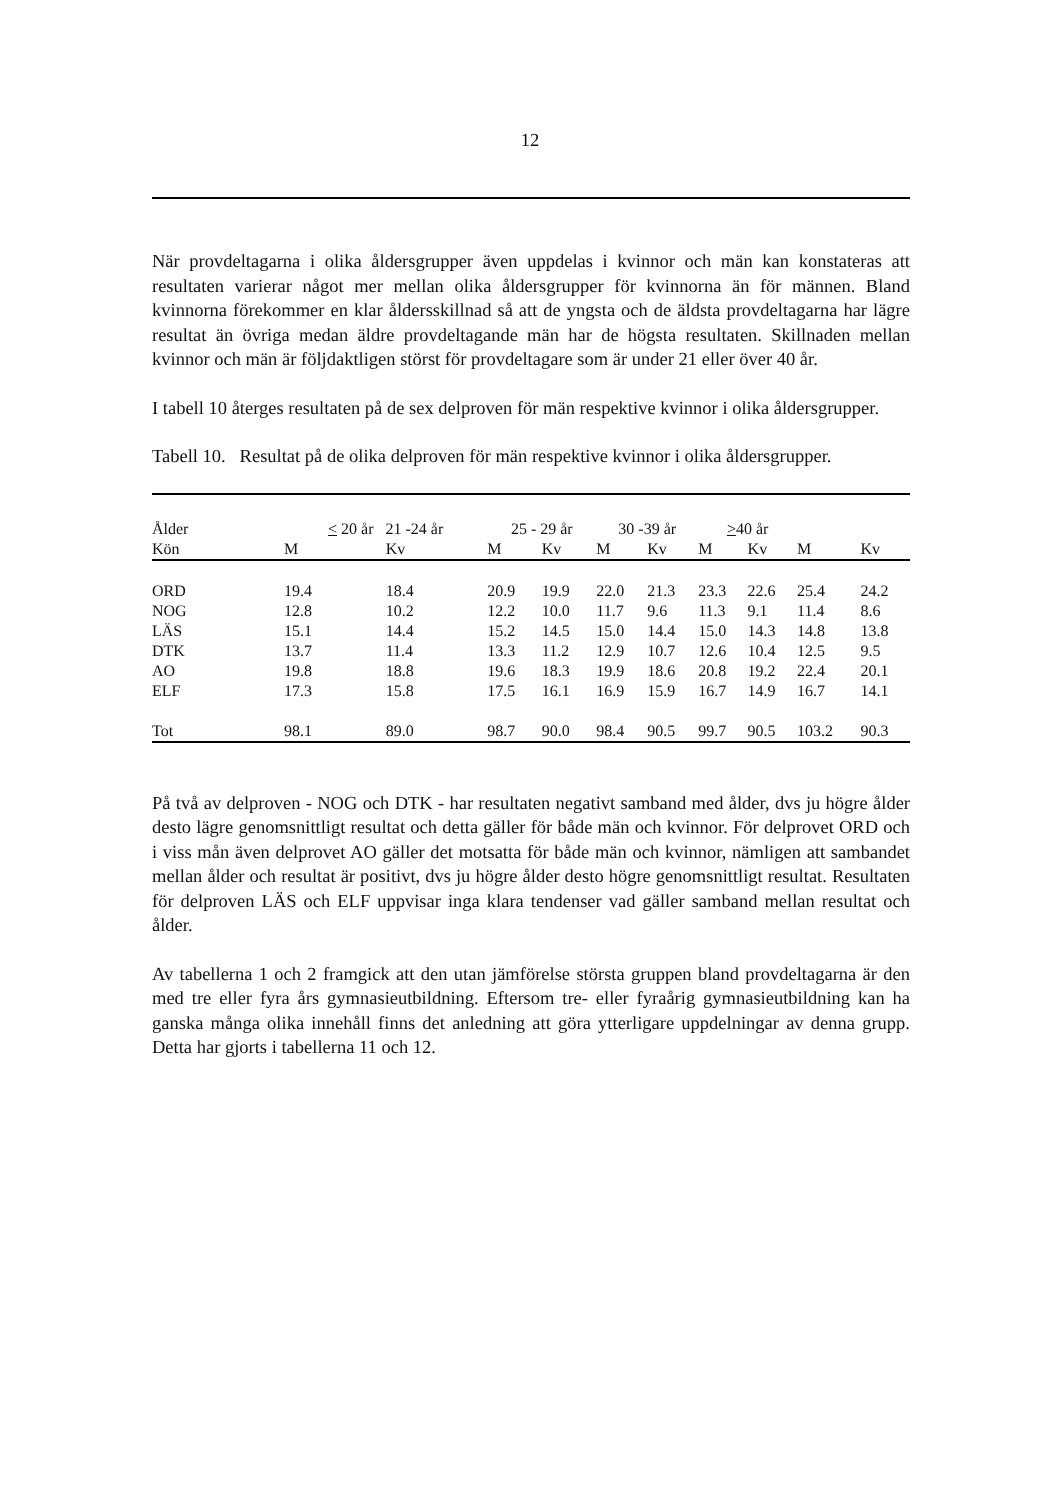12
När provdeltagarna i olika åldersgrupper även uppdelas i kvinnor och män kan konstateras att resultaten varierar något mer mellan olika åldersgrupper för kvinnorna än för männen. Bland kvinnorna förekommer en klar åldersskillnad så att de yngsta och de äldsta provdeltagarna har lägre resultat än övriga medan äldre provdeltagande män har de högsta resultaten. Skillnaden mellan kvinnor och män är följdaktligen störst för provdeltagare som är under 21 eller över 40 år.
I tabell 10 återges resultaten på de sex delproven för män respektive kvinnor i olika åldersgrupper.
Tabell 10. Resultat på de olika delproven för män respektive kvinnor i olika åldersgrupper.
| Ålder | < 20 år 21 -24 år | | 25 - 29 år | | 30 -39 år | | > 40 år | | | |
| --- | --- | --- | --- | --- | --- | --- | --- | --- | --- | --- |
| Kön | M | Kv | M | Kv | M | Kv | M | Kv | M | Kv |
| ORD | 19.4 | 18.4 | 20.9 | 19.9 | 22.0 | 21.3 | 23.3 | 22.6 | 25.4 | 24.2 |
| NOG | 12.8 | 10.2 | 12.2 | 10.0 | 11.7 | 9.6 | 11.3 | 9.1 | 11.4 | 8.6 |
| LÄS | 15.1 | 14.4 | 15.2 | 14.5 | 15.0 | 14.4 | 15.0 | 14.3 | 14.8 | 13.8 |
| DTK | 13.7 | 11.4 | 13.3 | 11.2 | 12.9 | 10.7 | 12.6 | 10.4 | 12.5 | 9.5 |
| AO | 19.8 | 18.8 | 19.6 | 18.3 | 19.9 | 18.6 | 20.8 | 19.2 | 22.4 | 20.1 |
| ELF | 17.3 | 15.8 | 17.5 | 16.1 | 16.9 | 15.9 | 16.7 | 14.9 | 16.7 | 14.1 |
| Tot | 98.1 | 89.0 | 98.7 | 90.0 | 98.4 | 90.5 | 99.7 | 90.5 | 103.2 | 90.3 |
På två av delproven - NOG och DTK - har resultaten negativt samband med ålder, dvs ju högre ålder desto lägre genomsnittligt resultat och detta gäller för både män och kvinnor. För delprovet ORD och i viss mån även delprovet AO gäller det motsatta för både män och kvinnor, nämligen att sambandet mellan ålder och resultat är positivt, dvs ju högre ålder desto högre genomsnittligt resultat. Resultaten för delproven LÄS och ELF uppvisar inga klara tendenser vad gäller samband mellan resultat och ålder.
Av tabellerna 1 och 2 framgick att den utan jämförelse största gruppen bland provdeltagarna är den med tre eller fyra års gymnasieutbildning. Eftersom tre- eller fyraårig gymnasieutbildning kan ha ganska många olika innehåll finns det anledning att göra ytterligare uppdelningar av denna grupp. Detta har gjorts i tabellerna 11 och 12.